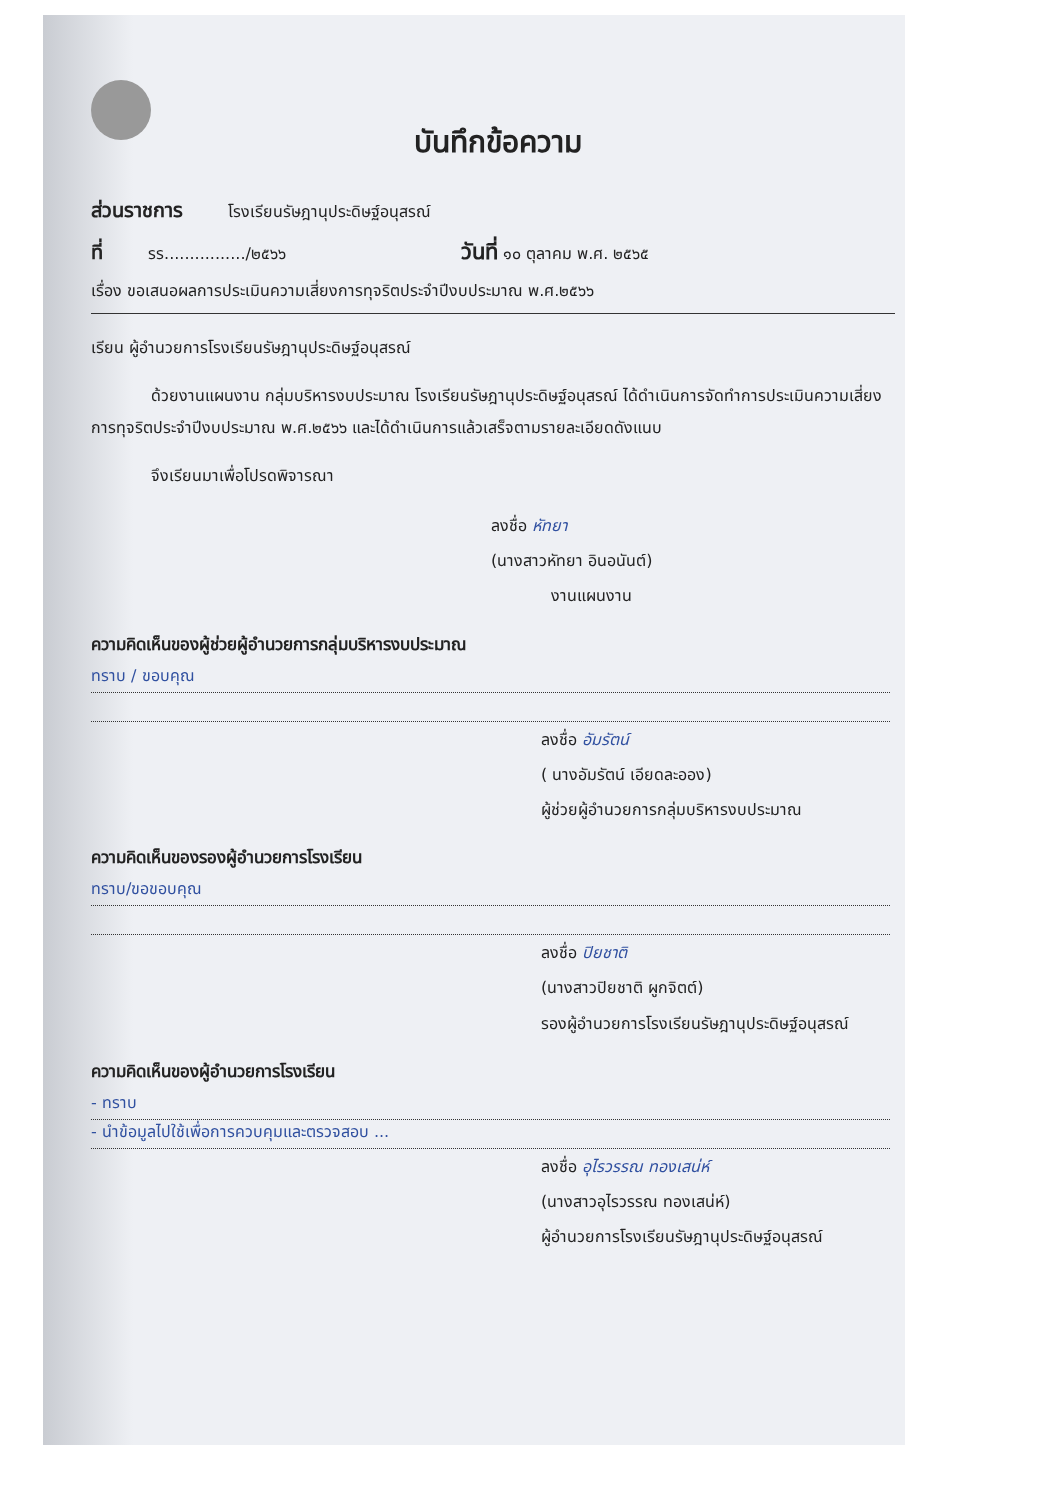บันทึกข้อความ
ส่วนราชการ โรงเรียนรัษฎานุประดิษฐ์อนุสรณ์
ที่ รร................/๒๕๖๖ วันที่ ๑๐ ตุลาคม พ.ศ. ๒๕๖๕
เรื่อง ขอเสนอผลการประเมินความเสี่ยงการทุจริตประจำปีงบประมาณ พ.ศ.๒๕๖๖
เรียน ผู้อำนวยการโรงเรียนรัษฎานุประดิษฐ์อนุสรณ์
ด้วยงานแผนงาน กลุ่มบริหารงบประมาณ โรงเรียนรัษฎานุประดิษฐ์อนุสรณ์ ได้ดำเนินการจัดทำการประเมินความเสี่ยงการทุจริตประจำปีงบประมาณ พ.ศ.๒๕๖๖ และได้ดำเนินการแล้วเสร็จตามรายละเอียดดังแนบ
จึงเรียนมาเพื่อโปรดพิจารณา
ลงชื่อ หัทยา
(นางสาวหัทยา อินอนันต์)
งานแผนงาน
ความคิดเห็นของผู้ช่วยผู้อำนวยการกลุ่มบริหารงบประมาณ
ทราบ / ขอบคุณ
ลงชื่อ อัมรัตน์
( นางอัมรัตน์ เอียดละออง)
ผู้ช่วยผู้อำนวยการกลุ่มบริหารงบประมาณ
ความคิดเห็นของรองผู้อำนวยการโรงเรียน
ทราบ/ขอขอบคุณ
ลงชื่อ ปิยชาติ
(นางสาวปิยชาติ ผูกจิตต์)
รองผู้อำนวยการโรงเรียนรัษฎานุประดิษฐ์อนุสรณ์
ความคิดเห็นของผู้อำนวยการโรงเรียน
- ทราบ
- นำข้อมูลไปใช้เพื่อการควบคุมและตรวจสอบ ...
ลงชื่อ อุไรวรรณ ทองเสน่ห์
(นางสาวอุไรวรรณ ทองเสน่ห์)
ผู้อำนวยการโรงเรียนรัษฎานุประดิษฐ์อนุสรณ์